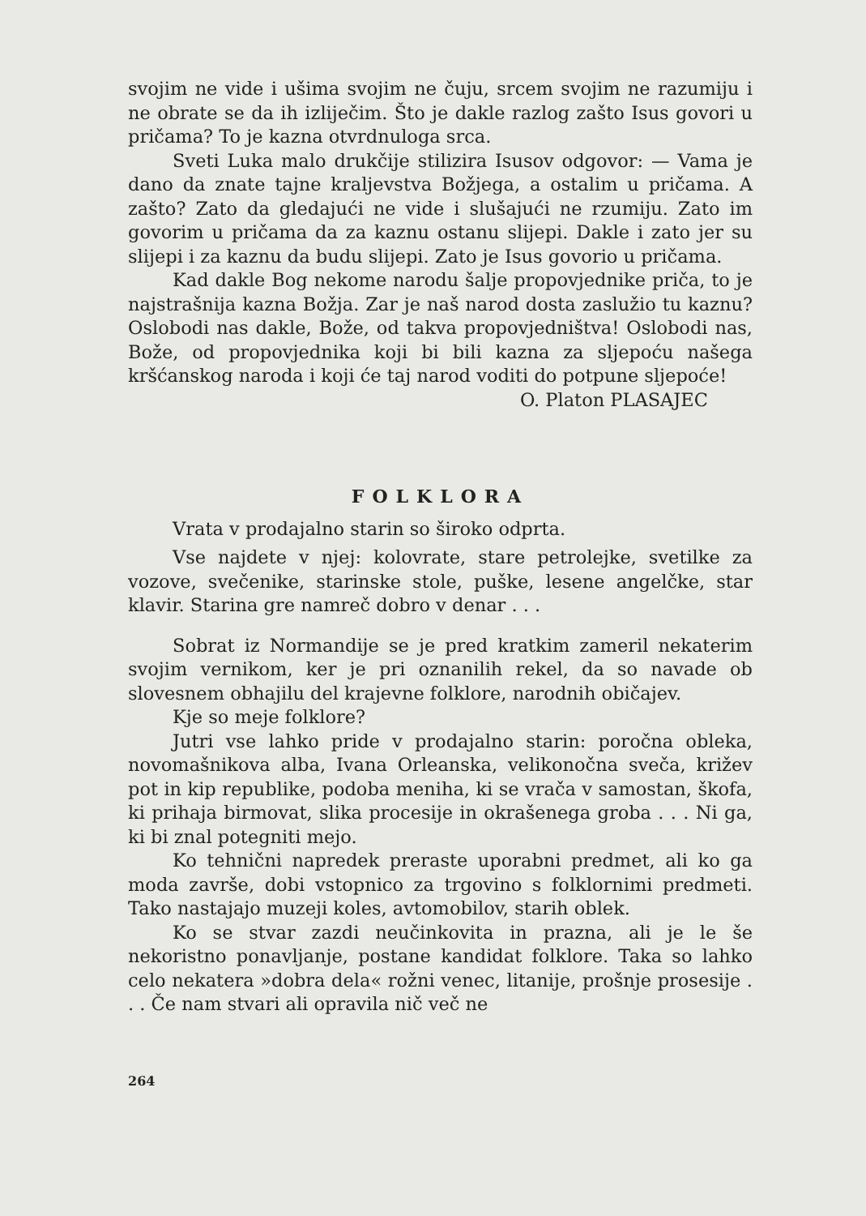svojim ne vide i ušima svojim ne čuju, srcem svojim ne razumiju i ne obrate se da ih izliječim. Što je dakle razlog zašto Isus govori u pričama? To je kazna otvrdnuloga srca.
Sveti Luka malo drukčije stilizira Isusov odgovor: — Vama je dano da znate tajne kraljevstva Božjega, a ostalim u pričama. A zašto? Zato da gledajući ne vide i slušajući ne rzumiju. Zato im govorim u pričama da za kaznu ostanu slijepi. Dakle i zato jer su slijepi i za kaznu da budu slijepi. Zato je Isus govorio u pričama.
Kad dakle Bog nekome narodu šalje propovjednike priča, to je najstrašnija kazna Božja. Zar je naš narod dosta zaslužio tu kaznu? Oslobodi nas dakle, Bože, od takva propovjedništva! Oslobodi nas, Bože, od propovjednika koji bi bili kazna za sljepoću našega kršćanskog naroda i koji će taj narod voditi do potpune sljepoće!
O. Platon PLASAJEC
FOLKLORA
Vrata v prodajalno starin so široko odprta.
Vse najdete v njej: kolovrate, stare petrolejke, svetilke za vozove, svečenike, starinske stole, puške, lesene angelčke, star klavir. Starina gre namreč dobro v denar . . .
Sobrat iz Normandije se je pred kratkim zameril nekaterim svojim vernikom, ker je pri oznanilih rekel, da so navade ob slovesnem obhajilu del krajevne folklore, narodnih običajev.
Kje so meje folklore?
Jutri vse lahko pride v prodajalno starin: poročna obleka, novomašnikova alba, Ivana Orleanska, velikonočna sveča, križev pot in kip republike, podoba meniha, ki se vrača v samostan, škofa, ki prihaja birmovat, slika procesije in okrašenega groba . . . Ni ga, ki bi znal potegniti mejo.
Ko tehnični napredek preraste uporabni predmet, ali ko ga moda završe, dobi vstopnico za trgovino s folklornimi predmeti. Tako nastajajo muzeji koles, avtomobilov, starih oblek.
Ko se stvar zazdi neučinkovita in prazna, ali je le še nekoristno ponavljanje, postane kandidat folklore. Taka so lahko celo nekatera »dobra dela« rožni venec, litanije, prošnje prosesije . . . Če nam stvari ali opravila nič več ne
264